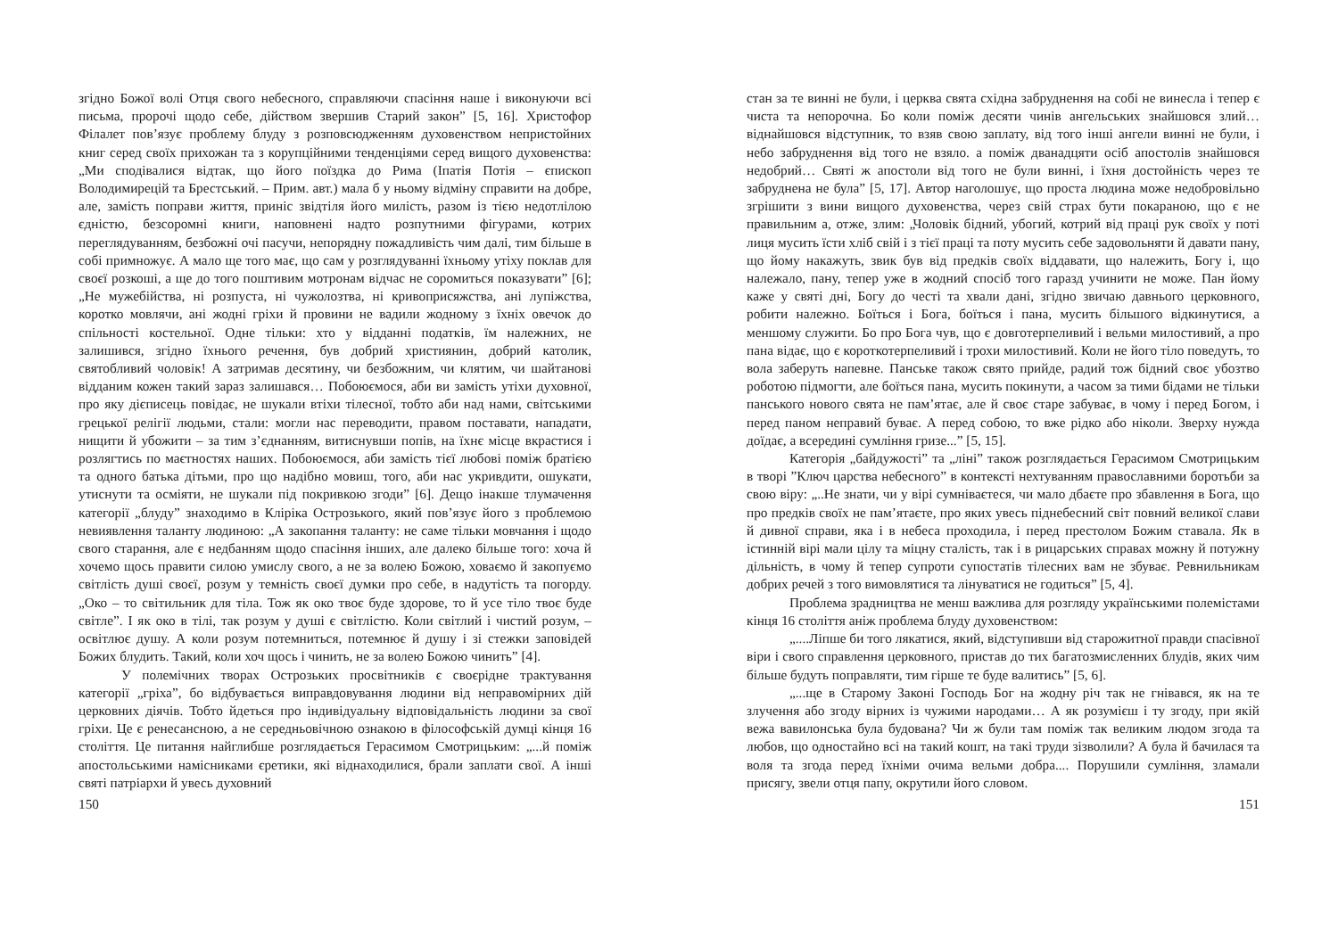згідно Божої волі Отця свого небесного, справляючи спасіння наше і виконуючи всі письма, пророчі щодо себе, дійством звершив Старий закон” [5, 16]. Христофор Філалет пов’язує проблему блуду з розповсюдженням духовенством непристойних книг серед своїх прихожан та з корупційними тенденціями серед вищого духовенства: „Ми сподівалися відтак, що його поїздка до Рима (Іпатія Потія – єпископ Володимирецій та Брестський. – Прим. авт.) мала б у ньому відміну справити на добре, але, замість поправи життя, приніс звідтіля його милість, разом із тією недотлілою єдністю, безсоромні книги, наповнені надто розпутними фігурами, котрих переглядуванням, безбожні очі пасучи, непорядну пожадливість чим далі, тим більше в собі примножує. А мало ще того має, що сам у розглядуванні їхньому утіху поклав для своєї розкоші, а ще до того поштивим мотронам відчас не соромиться показувати” [6]; „Не мужебійства, ні розпуста, ні чужолозтва, ні кривоприсяжства, ані лупіжства, коротко мовлячи, ані жодні гріхи й провини не вадили жодному з їхніх овечок до спільності костельної. Одне тільки: хто у відданні податків, їм належних, не залишився, згідно їхнього речення, був добрий християнин, добрий католик, святобливий чоловік! А затримав десятину, чи безбожним, чи клятим, чи шайтанові відданим кожен такий зараз залишався… Побоюємося, аби ви замість утіхи духовної, про яку дієписець повідає, не шукали втіхи тілесної, тобто аби над нами, світськими грецької релігії людьми, стали: могли нас переводити, правом поставати, нападати, нищити й убожити – за тим з’єднанням, витиснувши попів, на їхнє місце вкрастися і розлягтись по маєтностях наших. Побоюємося, аби замість тієї любові поміж братією та одного батька дітьми, про що надібно мовиш, того, аби нас укривдити, ошукати, утиснути та осміяти, не шукали під покривкою згоди” [6]. Дещо інакше тлумачення категорії „блуду” знаходимо в Кліріка Острозького, який пов’язує його з проблемою невиявлення таланту людиною: „А закопання таланту: не саме тільки мовчання і щодо свого старання, але є недбанням щодо спасіння інших, але далеко більше того: хоча й хочемо щось правити силою умислу свого, а не за волею Божою, ховаємо й закопуємо світлість душі своєї, розум у темність своєї думки про себе, в надутість та погорду. „Око – то світильник для тіла. Тож як око твоє буде здорове, то й усе тіло твоє буде світле”. І як око в тілі, так розум у душі є світлістю. Коли світлий і чистий розум, – освітлює душу. А коли розум потемниться, потемнює й душу і зі стежки заповідей Божих блудить. Такий, коли хоч щось і чинить, не за волею Божою чинить” [4].
У полемічних творах Острозьких просвітників є своєрідне трактування категорії „гріха”, бо відбувається виправдовування людини від неправомірних дій церковних діячів. Тобто йдеться про індивідуальну відповідальність людини за свої гріхи. Це є ренесансною, а не середньовічною ознакою в філософській думці кінця 16 століття. Це питання найглибше розглядається Герасимом Смотрицьким: „...й поміж апостольськими намісниками єретики, які віднаходилися, брали заплати свої. А інші святі патріархи й увесь духовний
150
стан за те винні не були, і церква свята східна забруднення на собі не винесла і тепер є чиста та непорочна. Бо коли поміж десяти чинів ангельських знайшовся злий…віднайшовся відступник, то взяв свою заплату, від того інші ангели винні не були, і небо забруднення від того не взяло. а поміж дванадцяти осіб апостолів знайшовся недобрий… Святі ж апостоли від того не були винні, і їхня достойність через те забруднена не була” [5, 17]. Автор наголошує, що проста людина може недобровільно згрішити з вини вищого духовенства, через свій страх бути покараною, що є не правильним а, отже, злим: „Чоловік бідний, убогий, котрий від праці рук своїх у поті лиця мусить їсти хліб свій і з тієї праці та поту мусить себе задовольняти й давати пану, що йому накажуть, звик був від предків своїх віддавати, що належить, Богу і, що належало, пану, тепер уже в жодний спосіб того гаразд учинити не може. Пан йому каже у святі дні, Богу до честі та хвали дані, згідно звичаю давнього церковного, робити належно. Боїться і Бога, боїться і пана, мусить більшого відкинутися, а меншому служити. Бо про Бога чув, що є довготерпеливий і вельми милостивий, а про пана відає, що є короткотерпеливий і трохи милостивий. Коли не його тіло поведуть, то вола заберуть напевне. Панське також свято прийде, радий тож бідний своє убозтво роботою підмогти, але боїться пана, мусить покинути, а часом за тими бідами не тільки панського нового свята не пам’ятає, але й своє старе забуває, в чому і перед Богом, і перед паном неправий буває. А перед собою, то вже рідко або ніколи. Зверху нужда доїдає, а всередині сумління гризе...” [5, 15].
Категорія „байдужості” та „ліні” також розглядається Герасимом Смотрицьким в творі ”Ключ царства небесного” в контексті нехтуванням православними боротьби за свою віру: „..Не знати, чи у вірі сумніваєтеся, чи мало дбаєте про збавлення в Бога, що про предків своїх не пам’ятаєте, про яких увесь піднебесний світ повний великої слави й дивної справи, яка і в небеса проходила, і перед престолом Божим ставала. Як в істинній вірі мали цілу та міцну сталість, так і в рицарських справах можну й потужну дільність, в чому й тепер супроти супостатів тілесних вам не збуває. Ревнильникам добрих речей з того вимовлятися та лінуватися не годиться” [5, 4].
Проблема зрадництва не менш важлива для розгляду українськими полемістами кінця 16 століття аніж проблема блуду духовенством:
„....Ліпше би того лякатися, який, відступивши від старожитної правди спасівної віри і свого справлення церковного, пристав до тих багатозмисленних блудів, яких чим більше будуть поправляти, тим гірше те буде валитись” [5, 6].
„...ще в Старому Законі Господь Бог на жодну річ так не гнівався, як на те злучення або згоду вірних із чужими народами… А як розумієш і ту згоду, при якій вежа вавилонська була будована? Чи ж були там поміж так великим людом згода та любов, що одностайно всі на такий кошт, на такі труди зізволили? А була й бачилася та воля та згода перед їхніми очима вельми добра.... Порушили сумління, зламали присягу, звели отця папу, окрутили його словом.
151